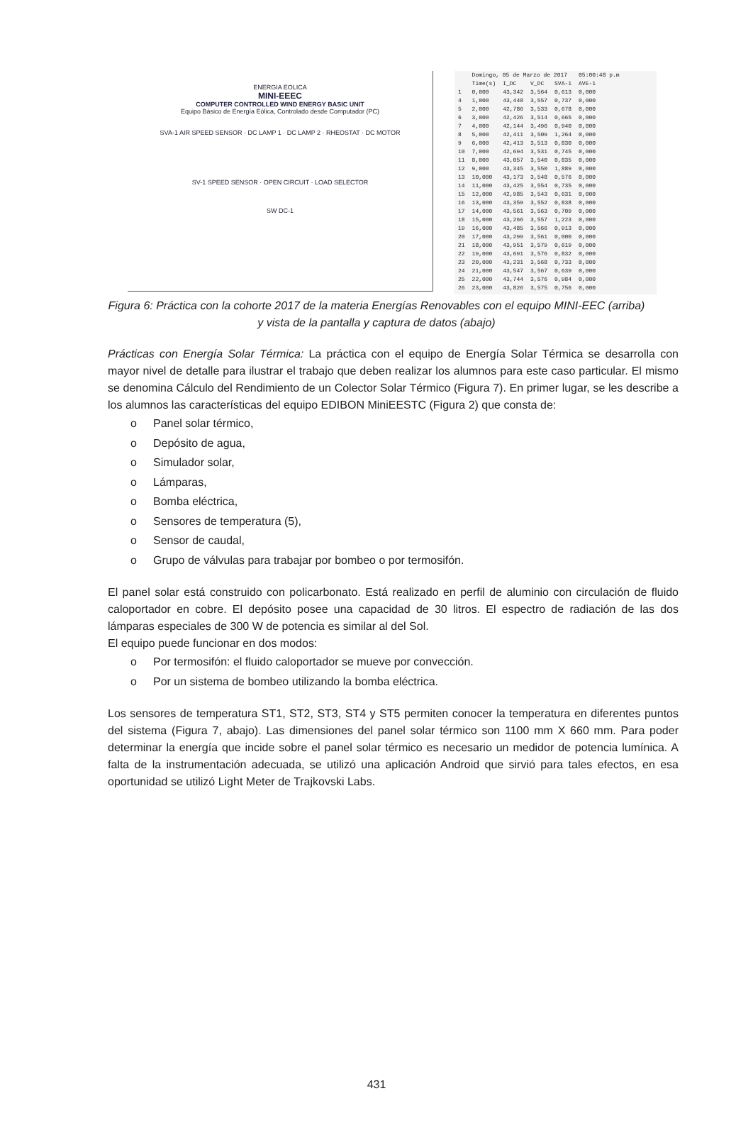ENERGIA EOLICA
MINI-EEEC
COMPUTER CONTROLLED WIND ENERGY BASIC UNIT
Equipo Básico de Energía Eólica, Controlado desde Computador (PC)
SVA-1 AIR SPEED SENSOR · DC LAMP 1 · DC LAMP 2 · RHEOSTAT · DC MOTOR
SV-1 SPEED SENSOR · OPEN CIRCUIT · LOAD SELECTOR
SW DC-1
| | Domingo, 05 de Marzo de 2017 | | | | 05:00:48 p.m |
| --- | --- | --- | --- | --- | --- |
| | Time(s) | I_DC | V_DC | SVA-1 | AVE-1 |
| 1 | 0,000 | 43,342 | 3,564 | 0,613 | 0,000 |
| 4 | 1,000 | 43,448 | 3,557 | 0,737 | 0,000 |
| 5 | 2,000 | 42,786 | 3,533 | 0,678 | 0,000 |
| 6 | 3,000 | 42,426 | 3,514 | 0,665 | 0,000 |
| 7 | 4,000 | 42,144 | 3,496 | 0,940 | 0,000 |
| 8 | 5,000 | 42,411 | 3,509 | 1,264 | 0,000 |
| 9 | 6,000 | 42,413 | 3,513 | 0,830 | 0,000 |
| 10 | 7,000 | 42,694 | 3,531 | 0,745 | 0,000 |
| 11 | 8,000 | 43,057 | 3,540 | 0,835 | 0,000 |
| 12 | 9,000 | 43,345 | 3,550 | 1,889 | 0,000 |
| 13 | 10,000 | 43,173 | 3,548 | 0,576 | 0,000 |
| 14 | 11,000 | 43,425 | 3,554 | 0,735 | 0,000 |
| 15 | 12,000 | 42,985 | 3,543 | 0,631 | 0,000 |
| 16 | 13,000 | 43,359 | 3,552 | 0,838 | 0,000 |
| 17 | 14,000 | 43,561 | 3,563 | 0,709 | 0,000 |
| 18 | 15,000 | 43,266 | 3,557 | 1,223 | 0,000 |
| 19 | 16,000 | 43,485 | 3,566 | 0,913 | 0,000 |
| 20 | 17,000 | 43,299 | 3,561 | 0,000 | 0,000 |
| 21 | 18,000 | 43,951 | 3,579 | 0,619 | 0,000 |
| 22 | 19,000 | 43,691 | 3,576 | 0,832 | 0,000 |
| 23 | 20,000 | 43,231 | 3,568 | 0,733 | 0,000 |
| 24 | 21,000 | 43,547 | 3,567 | 0,639 | 0,000 |
| 25 | 22,000 | 43,744 | 3,576 | 0,984 | 0,000 |
| 26 | 23,000 | 43,826 | 3,575 | 0,756 | 0,000 |
Figura 6: Práctica con la cohorte 2017 de la materia Energías Renovables con el equipo MINI-EEC (arriba) y vista de la pantalla y captura de datos (abajo)
Prácticas con Energía Solar Térmica: La práctica con el equipo de Energía Solar Térmica se desarrolla con mayor nivel de detalle para ilustrar el trabajo que deben realizar los alumnos para este caso particular. El mismo se denomina Cálculo del Rendimiento de un Colector Solar Térmico (Figura 7). En primer lugar, se les describe a los alumnos las características del equipo EDIBON MiniEESTC (Figura 2) que consta de:
o Panel solar térmico,
o Depósito de agua,
o Simulador solar,
o Lámparas,
o Bomba eléctrica,
o Sensores de temperatura (5),
o Sensor de caudal,
o Grupo de válvulas para trabajar por bombeo o por termosifón.
El panel solar está construido con policarbonato. Está realizado en perfil de aluminio con circulación de fluido caloportador en cobre. El depósito posee una capacidad de 30 litros. El espectro de radiación de las dos lámparas especiales de 300 W de potencia es similar al del Sol.
El equipo puede funcionar en dos modos:
o Por termosifón: el fluido caloportador se mueve por convección.
o Por un sistema de bombeo utilizando la bomba eléctrica.
Los sensores de temperatura ST1, ST2, ST3, ST4 y ST5 permiten conocer la temperatura en diferentes puntos del sistema (Figura 7, abajo). Las dimensiones del panel solar térmico son 1100 mm X 660 mm. Para poder determinar la energía que incide sobre el panel solar térmico es necesario un medidor de potencia lumínica. A falta de la instrumentación adecuada, se utilizó una aplicación Android que sirvió para tales efectos, en esa oportunidad se utilizó Light Meter de Trajkovski Labs.
431